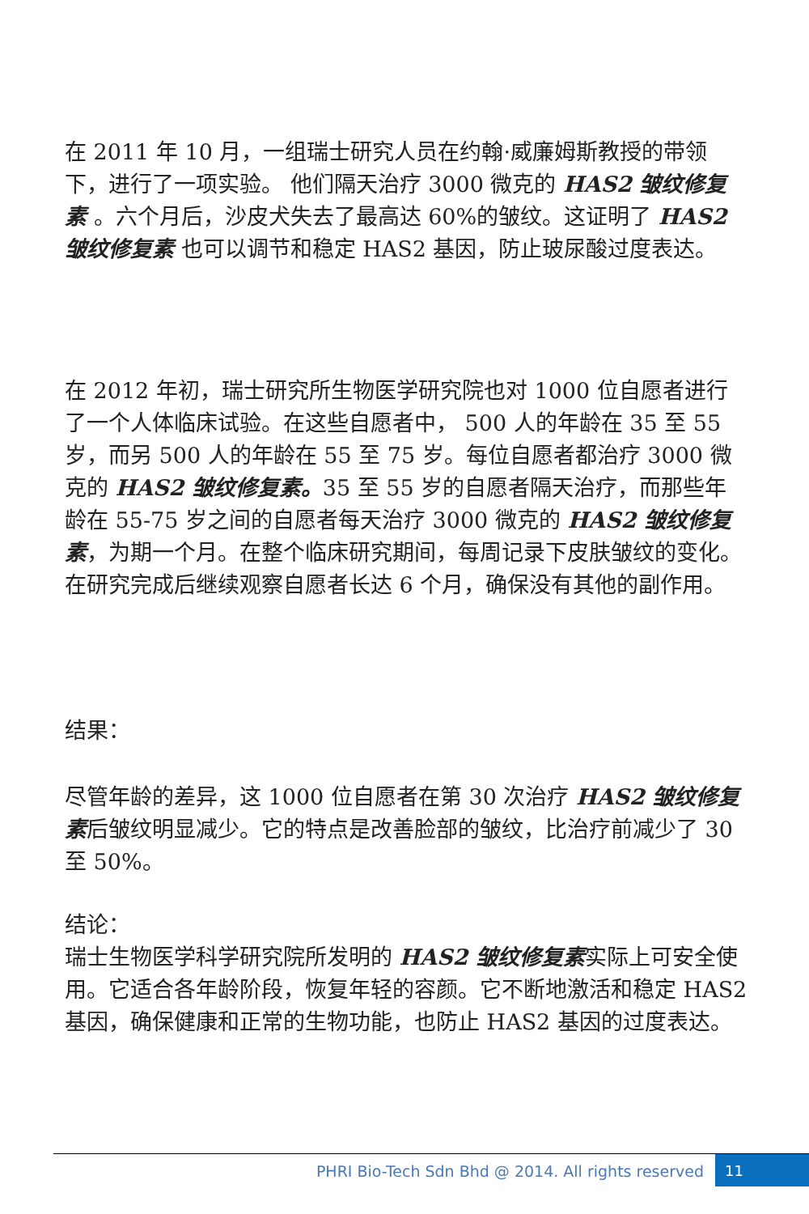在 2011 年 10 月，一组瑞士研究人员在约翰·威廉姆斯教授的带领下，进行了一项实验。 他们隔天治疗 3000 微克的 HAS2 皱纹修复素 。六个月后，沙皮犬失去了最高达 60%的皱纹。这证明了 HAS2 皱纹修复素 也可以调节和稳定 HAS2 基因，防止玻尿酸过度表达。
在 2012 年初，瑞士研究所生物医学研究院也对 1000 位自愿者进行了一个人体临床试验。在这些自愿者中， 500 人的年龄在 35 至 55 岁，而另 500 人的年龄在 55 至 75 岁。每位自愿者都治疗 3000 微克的 HAS2 皱纹修复素。35 至 55 岁的自愿者隔天治疗，而那些年龄在 55-75 岁之间的自愿者每天治疗 3000 微克的 HAS2 皱纹修复素，为期一个月。在整个临床研究期间，每周记录下皮肤皱纹的变化。在研究完成后继续观察自愿者长达 6 个月，确保没有其他的副作用。
结果：
尽管年龄的差异，这 1000 位自愿者在第 30 次治疗 HAS2 皱纹修复素后皱纹明显减少。它的特点是改善脸部的皱纹，比治疗前减少了 30 至 50%。
结论：
瑞士生物医学科学研究院所发明的 HAS2 皱纹修复素实际上可安全使用。它适合各年龄阶段，恢复年轻的容颜。它不断地激活和稳定 HAS2 基因，确保健康和正常的生物功能，也防止 HAS2 基因的过度表达。
PHRI Bio-Tech Sdn Bhd @ 2014. All rights reserved
11